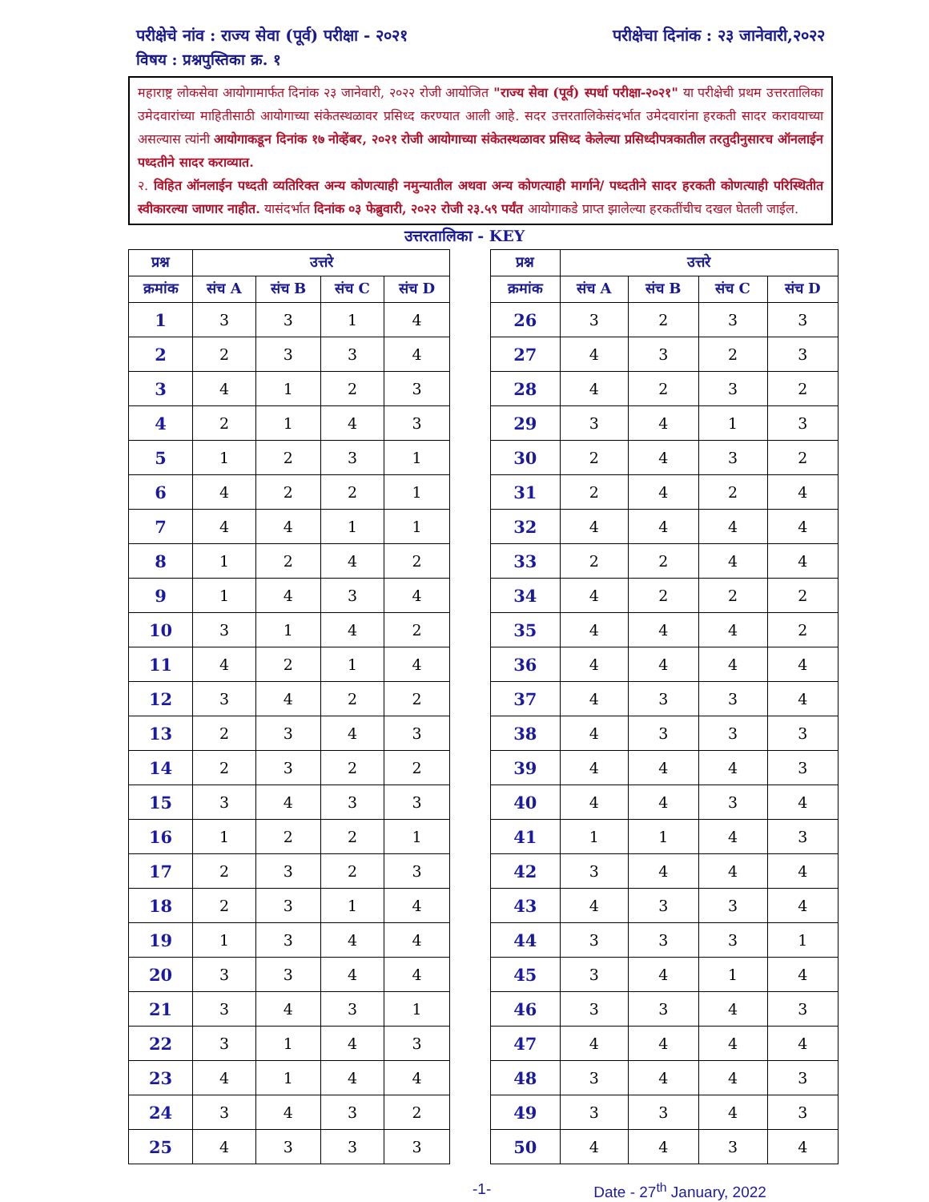परीक्षेचे नांव : राज्य सेवा (पूर्व) परीक्षा - २०२१ परीक्षेचा दिनांक : २३ जानेवारी,२०२२
विषय : प्रश्नपुस्तिका क्र. १
महाराष्ट्र लोकसेवा आयोगामार्फत दिनांक २३ जानेवारी, २०२२ रोजी आयोजित "राज्य सेवा (पूर्व) स्पर्धा परीक्षा-२०२१" या परीक्षेची प्रथम उत्तरतालिका उमेदवारांच्या माहितीसाठी आयोगाच्या संकेतस्थळावर प्रसिध्द करण्यात आली आहे. सदर उत्तरतालिकेसंदर्भात उमेदवारांना हरकती सादर करावयाच्या असल्यास त्यांनी आयोगाकडून दिनांक १७ नोव्हेंबर, २०२१ रोजी आयोगाच्या संकेतस्थळावर प्रसिध्द केलेल्या प्रसिध्दीपत्रकातील तरतुदीनुसारच ऑनलाईन पध्दतीने सादर कराव्यात.
२. विहित ऑनलाईन पध्दती व्यतिरिक्त अन्य कोणत्याही नमुन्यातील अथवा अन्य कोणत्याही मार्गाने/ पध्दतीने सादर हरकती कोणत्याही परिस्थितीत स्वीकारल्या जाणार नाहीत. यासंदर्भात दिनांक ०३ फेब्रुवारी, २०२२ रोजी २३.५९ पर्यंत आयोगाकडे प्राप्त झालेल्या हरकतींचीच दखल घेतली जाईल.
उत्तरतालिका - KEY
| प्रश्न | उत्तरे | | | |
| --- | --- | --- | --- | --- |
| क्रमांक | संच A | संच B | संच C | संच D |
| 1 | 3 | 3 | 1 | 4 |
| 2 | 2 | 3 | 3 | 4 |
| 3 | 4 | 1 | 2 | 3 |
| 4 | 2 | 1 | 4 | 3 |
| 5 | 1 | 2 | 3 | 1 |
| 6 | 4 | 2 | 2 | 1 |
| 7 | 4 | 4 | 1 | 1 |
| 8 | 1 | 2 | 4 | 2 |
| 9 | 1 | 4 | 3 | 4 |
| 10 | 3 | 1 | 4 | 2 |
| 11 | 4 | 2 | 1 | 4 |
| 12 | 3 | 4 | 2 | 2 |
| 13 | 2 | 3 | 4 | 3 |
| 14 | 2 | 3 | 2 | 2 |
| 15 | 3 | 4 | 3 | 3 |
| 16 | 1 | 2 | 2 | 1 |
| 17 | 2 | 3 | 2 | 3 |
| 18 | 2 | 3 | 1 | 4 |
| 19 | 1 | 3 | 4 | 4 |
| 20 | 3 | 3 | 4 | 4 |
| 21 | 3 | 4 | 3 | 1 |
| 22 | 3 | 1 | 4 | 3 |
| 23 | 4 | 1 | 4 | 4 |
| 24 | 3 | 4 | 3 | 2 |
| 25 | 4 | 3 | 3 | 3 |
| प्रश्न | उत्तरे | | | |
| --- | --- | --- | --- | --- |
| क्रमांक | संच A | संच B | संच C | संच D |
| 26 | 3 | 2 | 3 | 3 |
| 27 | 4 | 3 | 2 | 3 |
| 28 | 4 | 2 | 3 | 2 |
| 29 | 3 | 4 | 1 | 3 |
| 30 | 2 | 4 | 3 | 2 |
| 31 | 2 | 4 | 2 | 4 |
| 32 | 4 | 4 | 4 | 4 |
| 33 | 2 | 2 | 4 | 4 |
| 34 | 4 | 2 | 2 | 2 |
| 35 | 4 | 4 | 4 | 2 |
| 36 | 4 | 4 | 4 | 4 |
| 37 | 4 | 3 | 3 | 4 |
| 38 | 4 | 3 | 3 | 3 |
| 39 | 4 | 4 | 4 | 3 |
| 40 | 4 | 4 | 3 | 4 |
| 41 | 1 | 1 | 4 | 3 |
| 42 | 3 | 4 | 4 | 4 |
| 43 | 4 | 3 | 3 | 4 |
| 44 | 3 | 3 | 3 | 1 |
| 45 | 3 | 4 | 1 | 4 |
| 46 | 3 | 3 | 4 | 3 |
| 47 | 4 | 4 | 4 | 4 |
| 48 | 3 | 4 | 4 | 3 |
| 49 | 3 | 3 | 4 | 3 |
| 50 | 4 | 4 | 3 | 4 |
-1- Date - 27<sup>th</sup> January, 2022